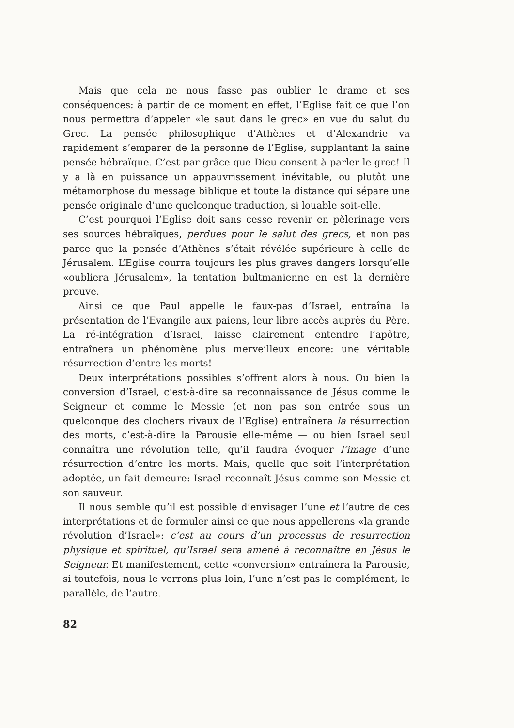Mais que cela ne nous fasse pas oublier le drame et ses conséquences: à partir de ce moment en effet, l’Eglise fait ce que l’on nous permettra d’appeler «le saut dans le grec» en vue du salut du Grec. La pensée philosophique d’Athènes et d’Alexandrie va rapidement s’emparer de la personne de l’Eglise, supplantant la saine pensée hébraïque. C’est par grâce que Dieu consent à parler le grec! Il y a là en puissance un appauvrissement inévitable, ou plutôt une métamorphose du message biblique et toute la distance qui sépare une pensée originale d’une quelconque traduction, si louable soit-elle.
C’est pourquoi l’Eglise doit sans cesse revenir en pèlerinage vers ses sources hébraïques, perdues pour le salut des grecs, et non pas parce que la pensée d’Athènes s’était révélée supérieure à celle de Jérusalem. L’Eglise courra toujours les plus graves dangers lorsqu’elle «oubliera Jérusalem», la tentation bultmanienne en est la dernière preuve.
Ainsi ce que Paul appelle le faux-pas d’Israel, entraîna la présentation de l’Evangile aux paiens, leur libre accès auprès du Père. La ré-intégration d’Israel, laisse clairement entendre l’apôtre, entraînera un phénomène plus merveilleux encore: une véritable résurrection d’entre les morts!
Deux interprétations possibles s’offrent alors à nous. Ou bien la conversion d’Israel, c’est-à-dire sa reconnaissance de Jésus comme le Seigneur et comme le Messie (et non pas son entrée sous un quelconque des clochers rivaux de l’Eglise) entraînera la résurrection des morts, c’est-à-dire la Parousie elle-même — ou bien Israel seul connaîtra une révolution telle, qu’il faudra évoquer l’image d’une résurrection d’entre les morts. Mais, quelle que soit l’interprétation adoptée, un fait demeure: Israel reconnaît Jésus comme son Messie et son sauveur.
Il nous semble qu’il est possible d’envisager l’une et l’autre de ces interprétations et de formuler ainsi ce que nous appellerons «la grande révolution d’Israel»: c’est au cours d’un processus de resurrection physique et spirituel, qu’Israel sera amené à reconnaître en Jésus le Seigneur. Et manifestement, cette «conversion» entraînera la Parousie, si toutefois, nous le verrons plus loin, l’une n’est pas le complément, le parallèle, de l’autre.
82